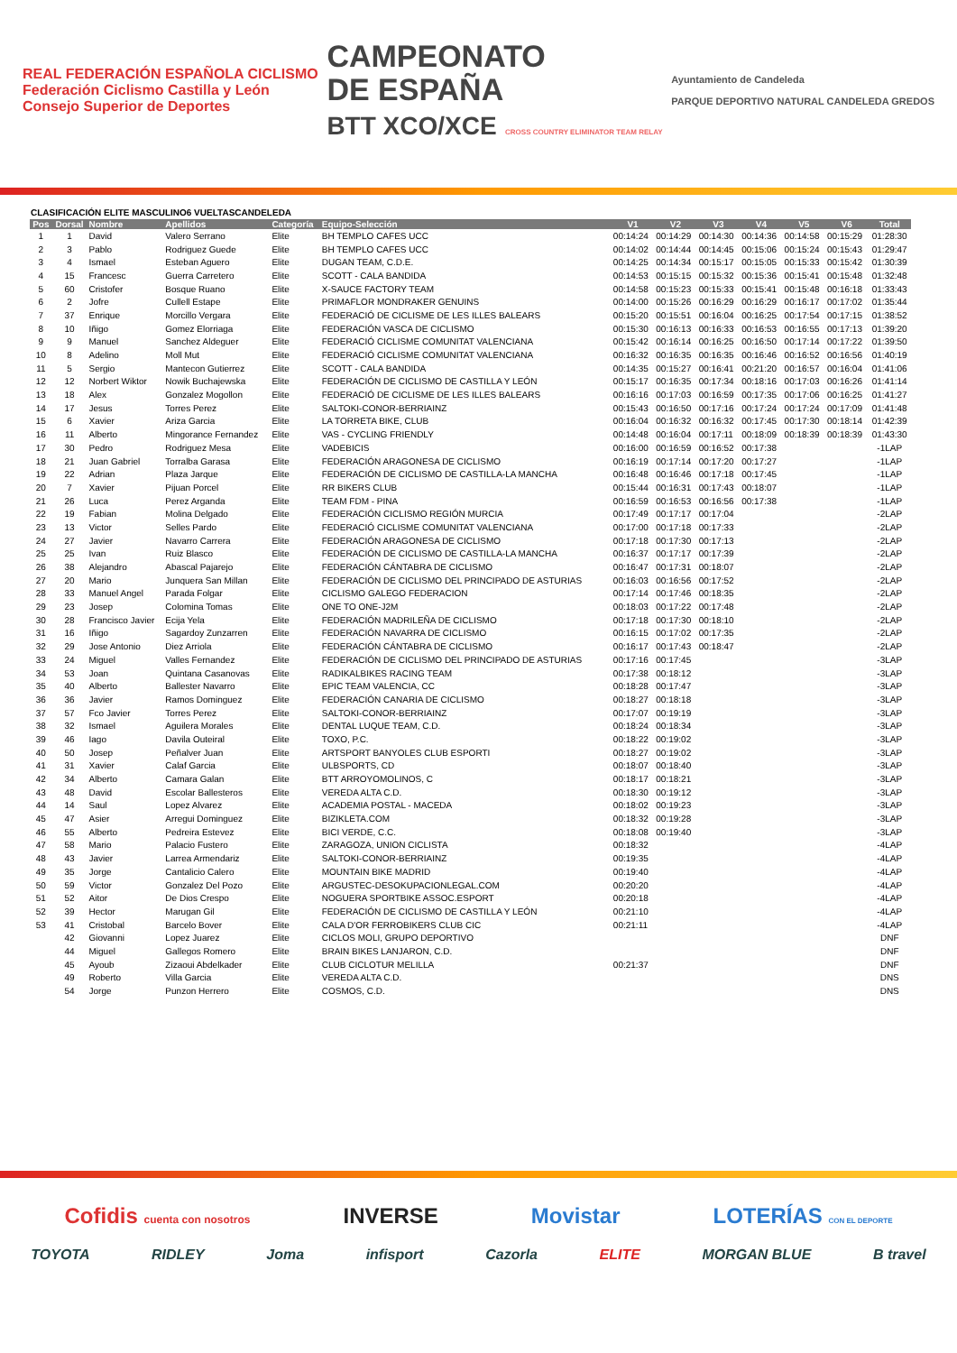REAL FEDERACIÓN ESPAÑOLA CICLISMO
Federación Ciclismo Castilla y León
Consejo Superior de Deportes
CAMPEONATO
DE ESPAÑA
BTT XCO/XCE CROSS COUNTRY ELIMINATOR TEAM RELAY
Ayuntamiento de Candeleda
PARQUE DEPORTIVO NATURAL CANDELEDA GREDOS
CLASIFICACIÓN ELITE MASCULINO6 VUELTASCANDELEDA
| Pos | Dorsal | Nombre | Apellidos | Categoría | Equipo-Selección | V1 | V2 | V3 | V4 | V5 | V6 | Total |
| --- | --- | --- | --- | --- | --- | --- | --- | --- | --- | --- | --- | --- |
| 1 | 1 | David | Valero Serrano | Elite | BH TEMPLO CAFES UCC | 00:14:24 | 00:14:29 | 00:14:30 | 00:14:36 | 00:14:58 | 00:15:29 | 01:28:30 |
| 2 | 3 | Pablo | Rodriguez Guede | Elite | BH TEMPLO CAFES UCC | 00:14:02 | 00:14:44 | 00:14:45 | 00:15:06 | 00:15:24 | 00:15:43 | 01:29:47 |
| 3 | 4 | Ismael | Esteban Aguero | Elite | DUGAN TEAM, C.D.E. | 00:14:25 | 00:14:34 | 00:15:17 | 00:15:05 | 00:15:33 | 00:15:42 | 01:30:39 |
| 4 | 15 | Francesc | Guerra Carretero | Elite | SCOTT - CALA BANDIDA | 00:14:53 | 00:15:15 | 00:15:32 | 00:15:36 | 00:15:41 | 00:15:48 | 01:32:48 |
| 5 | 60 | Cristofer | Bosque Ruano | Elite | X-SAUCE FACTORY TEAM | 00:14:58 | 00:15:23 | 00:15:33 | 00:15:41 | 00:15:48 | 00:16:18 | 01:33:43 |
| 6 | 2 | Jofre | Cullell Estape | Elite | PRIMAFLOR MONDRAKER GENUINS | 00:14:00 | 00:15:26 | 00:16:29 | 00:16:29 | 00:16:17 | 00:17:02 | 01:35:44 |
| 7 | 37 | Enrique | Morcillo Vergara | Elite | FEDERACIÓ DE CICLISME DE LES ILLES BALEARS | 00:15:20 | 00:15:51 | 00:16:04 | 00:16:25 | 00:17:54 | 00:17:15 | 01:38:52 |
| 8 | 10 | Iñigo | Gomez Elorriaga | Elite | FEDERACIÓN VASCA DE CICLISMO | 00:15:30 | 00:16:13 | 00:16:33 | 00:16:53 | 00:16:55 | 00:17:13 | 01:39:20 |
| 9 | 9 | Manuel | Sanchez Aldeguer | Elite | FEDERACIÓ CICLISME COMUNITAT VALENCIANA | 00:15:42 | 00:16:14 | 00:16:25 | 00:16:50 | 00:17:14 | 00:17:22 | 01:39:50 |
| 10 | 8 | Adelino | Moll Mut | Elite | FEDERACIÓ CICLISME COMUNITAT VALENCIANA | 00:16:32 | 00:16:35 | 00:16:35 | 00:16:46 | 00:16:52 | 00:16:56 | 01:40:19 |
| 11 | 5 | Sergio | Mantecon Gutierrez | Elite | SCOTT - CALA BANDIDA | 00:14:35 | 00:15:27 | 00:16:41 | 00:21:20 | 00:16:57 | 00:16:04 | 01:41:06 |
| 12 | 12 | Norbert Wiktor | Nowik Buchajewska | Elite | FEDERACIÓN DE CICLISMO DE CASTILLA Y LEÓN | 00:15:17 | 00:16:35 | 00:17:34 | 00:18:16 | 00:17:03 | 00:16:26 | 01:41:14 |
| 13 | 18 | Alex | Gonzalez Mogollon | Elite | FEDERACIÓ DE CICLISME DE LES ILLES BALEARS | 00:16:16 | 00:17:03 | 00:16:59 | 00:17:35 | 00:17:06 | 00:16:25 | 01:41:27 |
| 14 | 17 | Jesus | Torres Perez | Elite | SALTOKI-CONOR-BERRIAINZ | 00:15:43 | 00:16:50 | 00:17:16 | 00:17:24 | 00:17:24 | 00:17:09 | 01:41:48 |
| 15 | 6 | Xavier | Ariza Garcia | Elite | LA TORRETA BIKE, CLUB | 00:16:04 | 00:16:32 | 00:16:32 | 00:17:45 | 00:17:30 | 00:18:14 | 01:42:39 |
| 16 | 11 | Alberto | Mingorance Fernandez | Elite | VAS - CYCLING FRIENDLY | 00:14:48 | 00:16:04 | 00:17:11 | 00:18:09 | 00:18:39 | 00:18:39 | 01:43:30 |
| 17 | 30 | Pedro | Rodriguez Mesa | Elite | VADEBICIS | 00:16:00 | 00:16:59 | 00:16:52 | 00:17:38 | | | -1LAP |
| 18 | 21 | Juan Gabriel | Torralba Garasa | Elite | FEDERACIÓN ARAGONESA DE CICLISMO | 00:16:19 | 00:17:14 | 00:17:20 | 00:17:27 | | | -1LAP |
| 19 | 22 | Adrian | Plaza Jarque | Elite | FEDERACIÓN DE CICLISMO DE CASTILLA-LA MANCHA | 00:16:48 | 00:16:46 | 00:17:18 | 00:17:45 | | | -1LAP |
| 20 | 7 | Xavier | Pijuan Porcel | Elite | RR BIKERS CLUB | 00:15:44 | 00:16:31 | 00:17:43 | 00:18:07 | | | -1LAP |
| 21 | 26 | Luca | Perez Arganda | Elite | TEAM FDM - PINA | 00:16:59 | 00:16:53 | 00:16:56 | 00:17:38 | | | -1LAP |
| 22 | 19 | Fabian | Molina Delgado | Elite | FEDERACIÓN CICLISMO REGIÓN MURCIA | 00:17:49 | 00:17:17 | 00:17:04 | | | | -2LAP |
| 23 | 13 | Victor | Selles Pardo | Elite | FEDERACIÓ CICLISME COMUNITAT VALENCIANA | 00:17:00 | 00:17:18 | 00:17:33 | | | | -2LAP |
| 24 | 27 | Javier | Navarro Carrera | Elite | FEDERACIÓN ARAGONESA DE CICLISMO | 00:17:18 | 00:17:30 | 00:17:13 | | | | -2LAP |
| 25 | 25 | Ivan | Ruiz Blasco | Elite | FEDERACIÓN DE CICLISMO DE CASTILLA-LA MANCHA | 00:16:37 | 00:17:17 | 00:17:39 | | | | -2LAP |
| 26 | 38 | Alejandro | Abascal Pajarejo | Elite | FEDERACIÓN CÁNTABRA DE CICLISMO | 00:16:47 | 00:17:31 | 00:18:07 | | | | -2LAP |
| 27 | 20 | Mario | Junquera San Millan | Elite | FEDERACIÓN DE CICLISMO DEL PRINCIPADO DE ASTURIAS | 00:16:03 | 00:16:56 | 00:17:52 | | | | -2LAP |
| 28 | 33 | Manuel Angel | Parada Folgar | Elite | CICLISMO GALEGO FEDERACION | 00:17:14 | 00:17:46 | 00:18:35 | | | | -2LAP |
| 29 | 23 | Josep | Colomina Tomas | Elite | ONE TO ONE-J2M | 00:18:03 | 00:17:22 | 00:17:48 | | | | -2LAP |
| 30 | 28 | Francisco Javier | Ecija Yela | Elite | FEDERACIÓN MADRILEÑA DE CICLISMO | 00:17:18 | 00:17:30 | 00:18:10 | | | | -2LAP |
| 31 | 16 | Iñigo | Sagardoy Zunzarren | Elite | FEDERACIÓN NAVARRA DE CICLISMO | 00:16:15 | 00:17:02 | 00:17:35 | | | | -2LAP |
| 32 | 29 | Jose Antonio | Diez Arriola | Elite | FEDERACIÓN CÁNTABRA DE CICLISMO | 00:16:17 | 00:17:43 | 00:18:47 | | | | -2LAP |
| 33 | 24 | Miguel | Valles Fernandez | Elite | FEDERACIÓN DE CICLISMO DEL PRINCIPADO DE ASTURIAS | 00:17:16 | 00:17:45 | | | | | -3LAP |
| 34 | 53 | Joan | Quintana Casanovas | Elite | RADIKALBIKES RACING TEAM | 00:17:38 | 00:18:12 | | | | | -3LAP |
| 35 | 40 | Alberto | Ballester Navarro | Elite | EPIC TEAM VALENCIA, CC | 00:18:28 | 00:17:47 | | | | | -3LAP |
| 36 | 36 | Javier | Ramos Dominguez | Elite | FEDERACIÓN CANARIA DE CICLISMO | 00:18:27 | 00:18:18 | | | | | -3LAP |
| 37 | 57 | Fco Javier | Torres Perez | Elite | SALTOKI-CONOR-BERRIAINZ | 00:17:07 | 00:19:19 | | | | | -3LAP |
| 38 | 32 | Ismael | Aguilera Morales | Elite | DENTAL LUQUE TEAM, C.D. | 00:18:24 | 00:18:34 | | | | | -3LAP |
| 39 | 46 | Iago | Davila Outeiral | Elite | TOXO, P.C. | 00:18:22 | 00:19:02 | | | | | -3LAP |
| 40 | 50 | Josep | Peñalver Juan | Elite | ARTSPORT BANYOLES CLUB ESPORTI | 00:18:27 | 00:19:02 | | | | | -3LAP |
| 41 | 31 | Xavier | Calaf Garcia | Elite | ULBSPORTS, CD | 00:18:07 | 00:18:40 | | | | | -3LAP |
| 42 | 34 | Alberto | Camara Galan | Elite | BTT ARROYOMOLINOS, C | 00:18:17 | 00:18:21 | | | | | -3LAP |
| 43 | 48 | David | Escolar Ballesteros | Elite | VEREDA ALTA C.D. | 00:18:30 | 00:19:12 | | | | | -3LAP |
| 44 | 14 | Saul | Lopez Alvarez | Elite | ACADEMIA POSTAL - MACEDA | 00:18:02 | 00:19:23 | | | | | -3LAP |
| 45 | 47 | Asier | Arregui Dominguez | Elite | BIZIKLETA.COM | 00:18:32 | 00:19:28 | | | | | -3LAP |
| 46 | 55 | Alberto | Pedreira Estevez | Elite | BICI VERDE, C.C. | 00:18:08 | 00:19:40 | | | | | -3LAP |
| 47 | 58 | Mario | Palacio Fustero | Elite | ZARAGOZA, UNION CICLISTA | 00:18:32 | | | | | | -4LAP |
| 48 | 43 | Javier | Larrea Armendariz | Elite | SALTOKI-CONOR-BERRIAINZ | 00:19:35 | | | | | | -4LAP |
| 49 | 35 | Jorge | Cantalicio Calero | Elite | MOUNTAIN BIKE MADRID | 00:19:40 | | | | | | -4LAP |
| 50 | 59 | Victor | Gonzalez Del Pozo | Elite | ARGUSTEC-DESOKUPACIONLEGAL.COM | 00:20:20 | | | | | | -4LAP |
| 51 | 52 | Aitor | De Dios Crespo | Elite | NOGUERA SPORTBIKE ASSOC.ESPORT | 00:20:18 | | | | | | -4LAP |
| 52 | 39 | Hector | Marugan Gil | Elite | FEDERACIÓN DE CICLISMO DE CASTILLA Y LEÓN | 00:21:10 | | | | | | -4LAP |
| 53 | 41 | Cristobal | Barcelo Bover | Elite | CALA D'OR FERROBIKERS CLUB CIC | 00:21:11 | | | | | | -4LAP |
| | 42 | Giovanni | Lopez Juarez | Elite | CICLOS MOLI, GRUPO DEPORTIVO | | | | | | | DNF |
| | 44 | Miguel | Gallegos Romero | Elite | BRAIN BIKES LANJARON, C.D. | | | | | | | DNF |
| | 45 | Ayoub | Zizaoui Abdelkader | Elite | CLUB CICLOTUR MELILLA | 00:21:37 | | | | | | DNF |
| | 49 | Roberto | Villa Garcia | Elite | VEREDA ALTA C.D. | | | | | | | DNS |
| | 54 | Jorge | Punzon Herrero | Elite | COSMOS, C.D. | | | | | | | DNS |
Cofidis cuenta con nosotros INVERSE Movistar LOTERÍAS CON EL DEPORTE
TOYOTA RIDLEY Joma infisport Cazorla ELITE MORGAN BLUE B travel